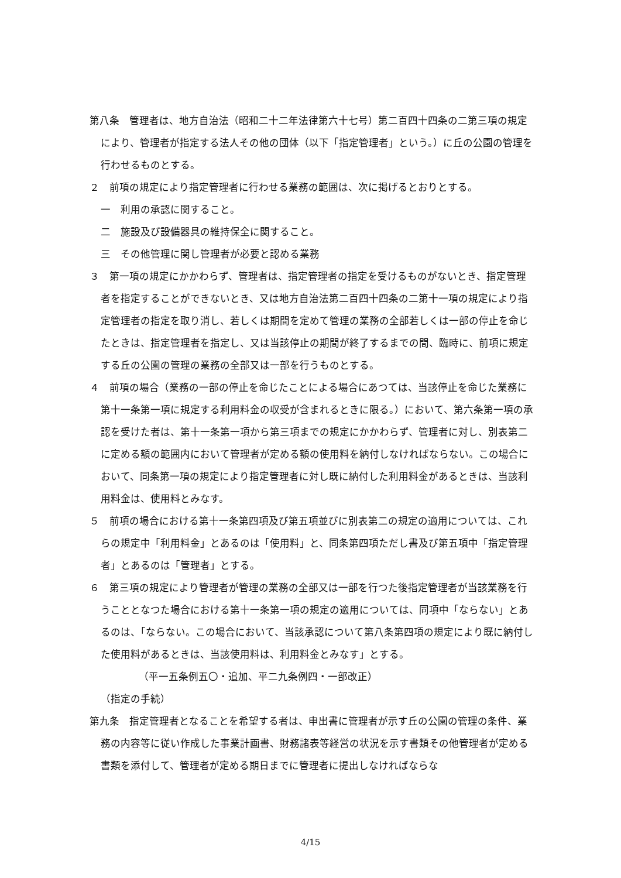第八条　管理者は、地方自治法（昭和二十二年法律第六十七号）第二百四十四条の二第三項の規定により、管理者が指定する法人その他の団体（以下「指定管理者」という。）に丘の公園の管理を行わせるものとする。
２　前項の規定により指定管理者に行わせる業務の範囲は、次に掲げるとおりとする。
一　利用の承認に関すること。
二　施設及び設備器具の維持保全に関すること。
三　その他管理に関し管理者が必要と認める業務
３　第一項の規定にかかわらず、管理者は、指定管理者の指定を受けるものがないとき、指定管理者を指定することができないとき、又は地方自治法第二百四十四条の二第十一項の規定により指定管理者の指定を取り消し、若しくは期間を定めて管理の業務の全部若しくは一部の停止を命じたときは、指定管理者を指定し、又は当該停止の期間が終了するまでの間、臨時に、前項に規定する丘の公園の管理の業務の全部又は一部を行うものとする。
４　前項の場合（業務の一部の停止を命じたことによる場合にあつては、当該停止を命じた業務に第十一条第一項に規定する利用料金の収受が含まれるときに限る。）において、第六条第一項の承認を受けた者は、第十一条第一項から第三項までの規定にかかわらず、管理者に対し、別表第二に定める額の範囲内において管理者が定める額の使用料を納付しなければならない。この場合において、同条第一項の規定により指定管理者に対し既に納付した利用料金があるときは、当該利用料金は、使用料とみなす。
５　前項の場合における第十一条第四項及び第五項並びに別表第二の規定の適用については、これらの規定中「利用料金」とあるのは「使用料」と、同条第四項ただし書及び第五項中「指定管理者」とあるのは「管理者」とする。
６　第三項の規定により管理者が管理の業務の全部又は一部を行つた後指定管理者が当該業務を行うこととなつた場合における第十一条第一項の規定の適用については、同項中「ならない」とあるのは、「ならない。この場合において、当該承認について第八条第四項の規定により既に納付した使用料があるときは、当該使用料は、利用料金とみなす」とする。
（平一五条例五〇・追加、平二九条例四・一部改正）
（指定の手続）
第九条　指定管理者となることを希望する者は、申出書に管理者が示す丘の公園の管理の条件、業務の内容等に従い作成した事業計画書、財務諸表等経営の状況を示す書類その他管理者が定める書類を添付して、管理者が定める期日までに管理者に提出しなければならな
4/15